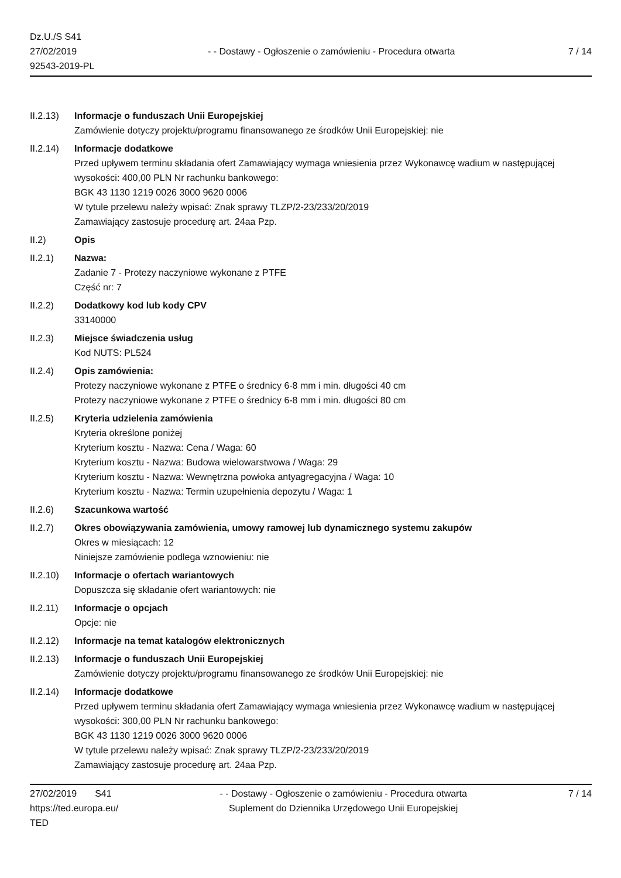Dz.U./S S41
27/02/2019
92543-2019-PL
- - Dostawy - Ogłoszenie o zamówieniu - Procedura otwarta
7 / 14
II.2.13)
Informacje o funduszach Unii Europejskiej
Zamówienie dotyczy projektu/programu finansowanego ze środków Unii Europejskiej: nie
II.2.14)
Informacje dodatkowe
Przed upływem terminu składania ofert Zamawiający wymaga wniesienia przez Wykonawcę wadium w następującej wysokości: 400,00 PLN Nr rachunku bankowego:
BGK 43 1130 1219 0026 3000 9620 0006
W tytule przelewu należy wpisać: Znak sprawy TLZP/2-23/233/20/2019
Zamawiający zastosuje procedurę art. 24aa Pzp.
II.2) Opis
II.2.1) Nazwa:
Zadanie 7 - Protezy naczyniowe wykonane z PTFE
Część nr: 7
II.2.2) Dodatkowy kod lub kody CPV
33140000
II.2.3) Miejsce świadczenia usług
Kod NUTS: PL524
II.2.4) Opis zamówienia:
Protezy naczyniowe wykonane z PTFE o średnicy 6-8 mm i min. długości 40 cm
Protezy naczyniowe wykonane z PTFE o średnicy 6-8 mm i min. długości 80 cm
II.2.5) Kryteria udzielenia zamówienia
Kryteria określone poniżej
Kryterium kosztu - Nazwa: Cena / Waga: 60
Kryterium kosztu - Nazwa: Budowa wielowarstwowa / Waga: 29
Kryterium kosztu - Nazwa: Wewnętrzna powłoka antyagregacyjna / Waga: 10
Kryterium kosztu - Nazwa: Termin uzupełnienia depozytu / Waga: 1
II.2.6) Szacunkowa wartość
II.2.7) Okres obowiązywania zamówienia, umowy ramowej lub dynamicznego systemu zakupów
Okres w miesiącach: 12
Niniejsze zamówienie podlega wznowieniu: nie
II.2.10)
Informacje o ofertach wariantowych
Dopuszcza się składanie ofert wariantowych: nie
II.2.11)
Informacje o opcjach
Opcje: nie
II.2.12)
Informacje na temat katalogów elektronicznych
II.2.13)
Informacje o funduszach Unii Europejskiej
Zamówienie dotyczy projektu/programu finansowanego ze środków Unii Europejskiej: nie
II.2.14)
Informacje dodatkowe
Przed upływem terminu składania ofert Zamawiający wymaga wniesienia przez Wykonawcę wadium w następującej wysokości: 300,00 PLN Nr rachunku bankowego:
BGK 43 1130 1219 0026 3000 9620 0006
W tytule przelewu należy wpisać: Znak sprawy TLZP/2-23/233/20/2019
Zamawiający zastosuje procedurę art. 24aa Pzp.
27/02/2019 S41
https://ted.europa.eu/
TED
- - Dostawy - Ogłoszenie o zamówieniu - Procedura otwarta
Suplement do Dziennika Urzędowego Unii Europejskiej
7 / 14